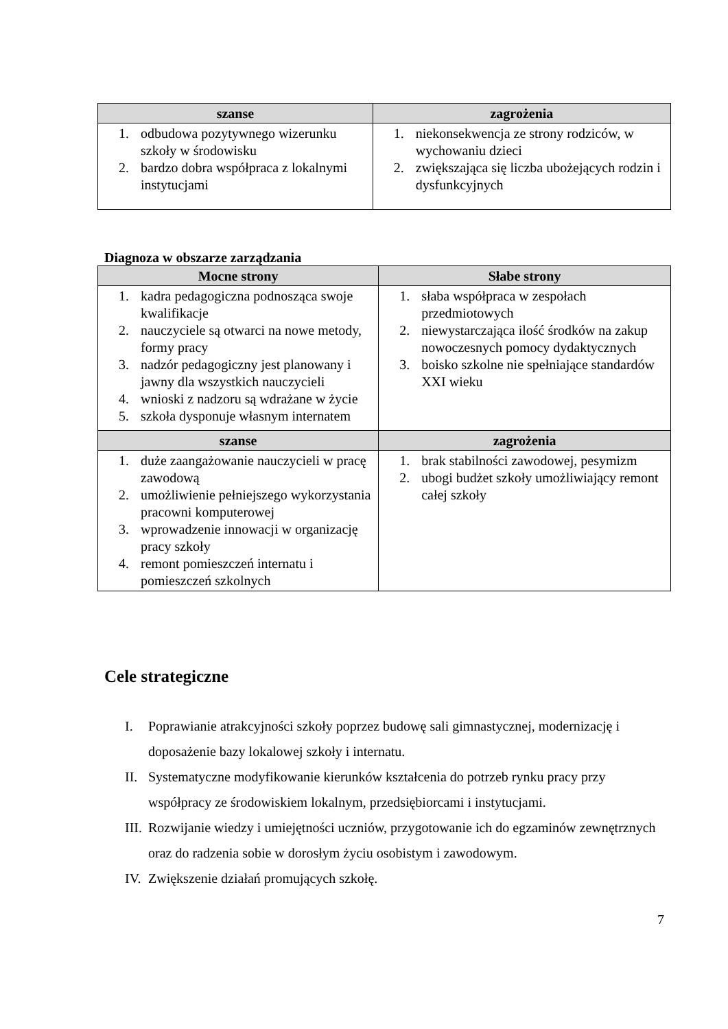| szanse | zagrożenia |
| --- | --- |
| 1. odbudowa pozytywnego wizerunku szkoły w środowisku 2. bardzo dobra współpraca z lokalnymi instytucjami | 1. niekonsekwencja ze strony rodziców, w wychowaniu dzieci 2. zwiększająca się liczba ubożejących rodzin i dysfunkcyjnych |
Diagnoza w obszarze zarządzania
| Mocne strony | Słabe strony |
| --- | --- |
| 1. kadra pedagogiczna podnosząca swoje kwalifikacje 2. nauczyciele są otwarci na nowe metody, formy pracy 3. nadzór pedagogiczny jest planowany i jawny dla wszystkich nauczycieli 4. wnioski z nadzoru są wdrażane w życie 5. szkoła dysponuje własnym internatem | 1. słaba współpraca w zespołach przedmiotowych 2. niewystarczająca ilość środków na zakup nowoczesnych pomocy dydaktycznych 3. boisko szkolne nie spełniające standardów XXI wieku |
| szanse | zagrożenia |
| 1. duże zaangażowanie nauczycieli w pracę zawodową 2. umożliwienie pełniejszego wykorzystania pracowni komputerowej 3. wprowadzenie innowacji w organizację pracy szkoły 4. remont pomieszczeń internatu i pomieszczeń szkolnych | 1. brak stabilności zawodowej, pesymizm 2. ubogi budżet szkoły umożliwiający remont całej szkoły |
Cele strategiczne
I. Poprawianie atrakcyjności szkoły poprzez budowę sali gimnastycznej, modernizację i doposażenie bazy lokalowej szkoły i internatu.
II. Systematyczne modyfikowanie kierunków kształcenia do potrzeb rynku pracy przy współpracy ze środowiskiem lokalnym, przedsiębiorcami i instytucjami.
III. Rozwijanie wiedzy i umiejętności uczniów, przygotowanie ich do egzaminów zewnętrznych oraz do radzenia sobie w dorosłym życiu osobistym i zawodowym.
IV. Zwiększenie działań promujących szkołę.
7